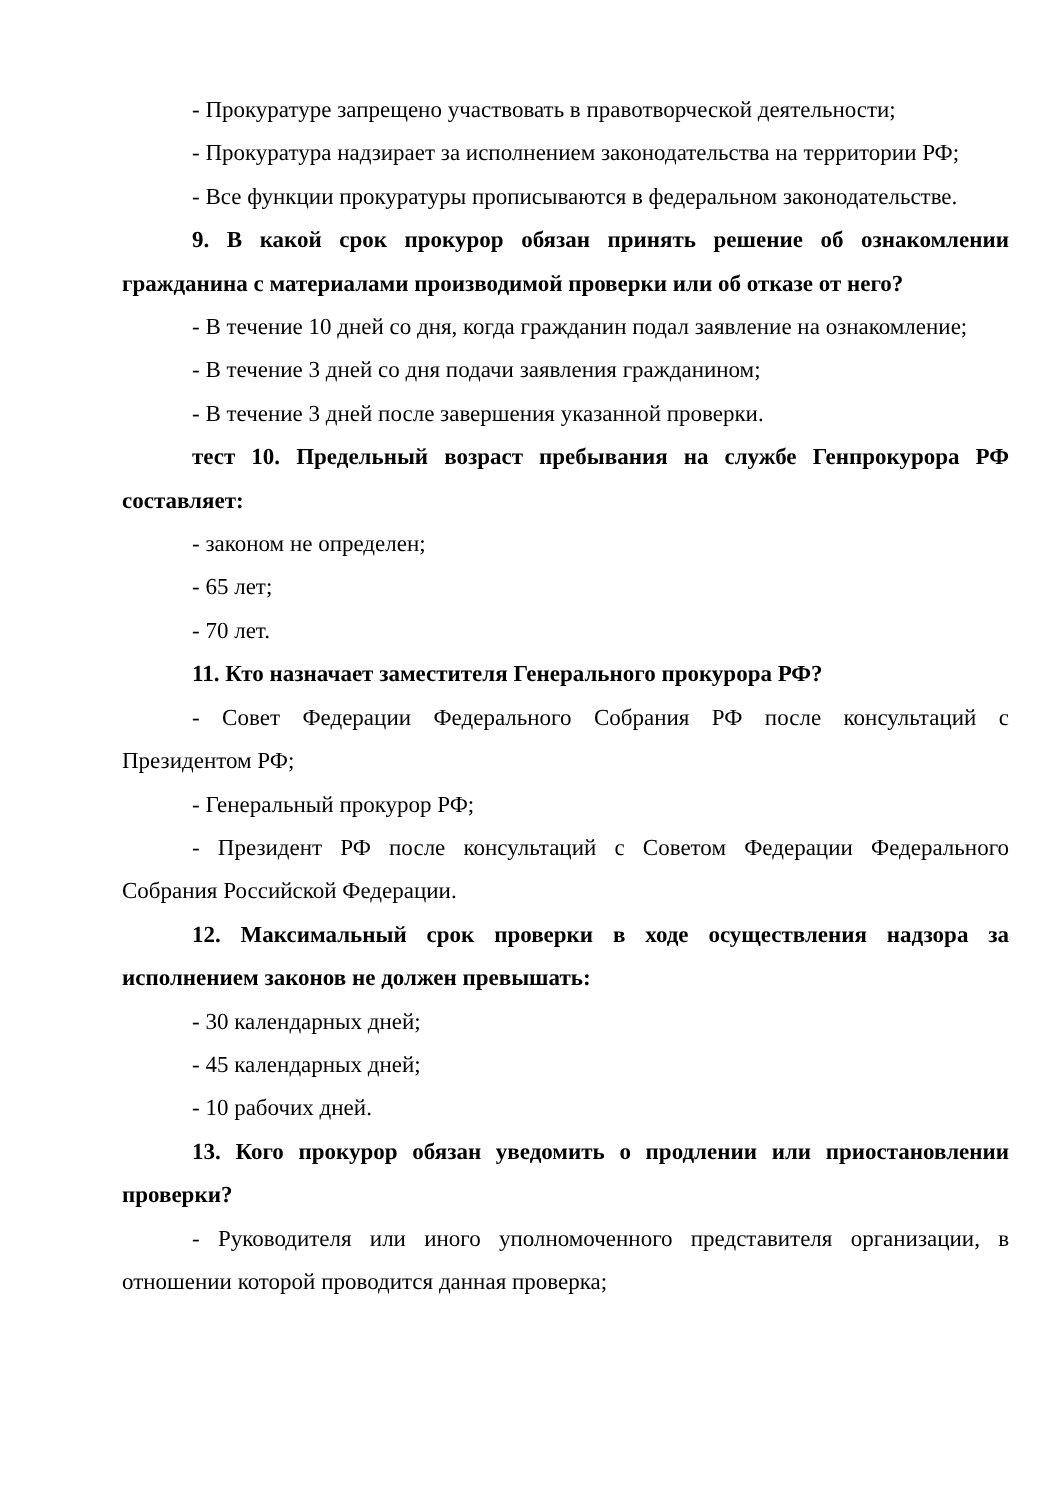- Прокуратуре запрещено участвовать в правотворческой деятельности;
- Прокуратура надзирает за исполнением законодательства на территории РФ;
- Все функции прокуратуры прописываются в федеральном законодательстве.
9. В какой срок прокурор обязан принять решение об ознакомлении гражданина с материалами производимой проверки или об отказе от него?
- В течение 10 дней со дня, когда гражданин подал заявление на ознакомление;
- В течение 3 дней со дня подачи заявления гражданином;
- В течение 3 дней после завершения указанной проверки.
тест 10. Предельный возраст пребывания на службе Генпрокурора РФ составляет:
- законом не определен;
- 65 лет;
- 70 лет.
11. Кто назначает заместителя Генерального прокурора РФ?
- Совет Федерации Федерального Собрания РФ после консультаций с Президентом РФ;
- Генеральный прокурор РФ;
- Президент РФ после консультаций с Советом Федерации Федерального Собрания Российской Федерации.
12. Максимальный срок проверки в ходе осуществления надзора за исполнением законов не должен превышать:
- 30 календарных дней;
- 45 календарных дней;
- 10 рабочих дней.
13. Кого прокурор обязан уведомить о продлении или приостановлении проверки?
- Руководителя или иного уполномоченного представителя организации, в отношении которой проводится данная проверка;